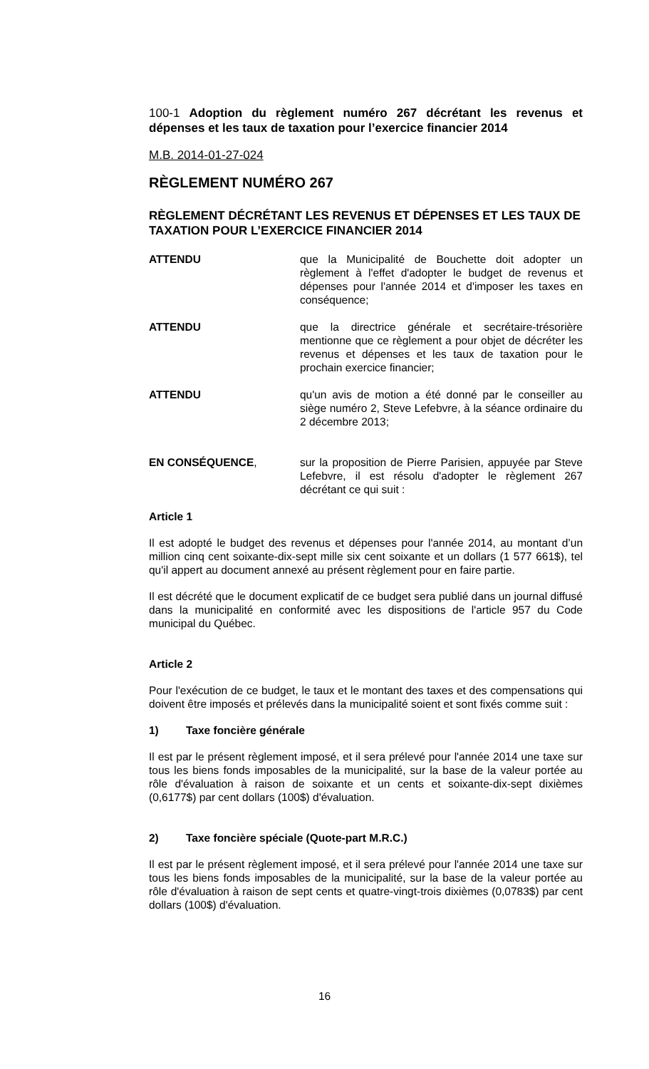100-1 Adoption du règlement numéro 267 décrétant les revenus et dépenses et les taux de taxation pour l’exercice financier 2014
M.B. 2014-01-27-024
RÈGLEMENT NUMÉRO 267
RÈGLEMENT DÉCRÉTANT LES REVENUS ET DÉPENSES ET LES TAUX DE TAXATION POUR L’EXERCICE FINANCIER 2014
ATTENDU que la Municipalité de Bouchette doit adopter un règlement à l'effet d'adopter le budget de revenus et dépenses pour l'année 2014 et d'imposer les taxes en conséquence;
ATTENDU que la directrice générale et secrétaire-trésorière mentionne que ce règlement a pour objet de décréter les revenus et dépenses et les taux de taxation pour le prochain exercice financier;
ATTENDU qu'un avis de motion a été donné par le conseiller au siège numéro 2, Steve Lefebvre, à la séance ordinaire du 2 décembre 2013;
EN CONSÉQUENCE, sur la proposition de Pierre Parisien, appuyée par Steve Lefebvre, il est résolu d'adopter le règlement 267 décrétant ce qui suit :
Article 1
Il est adopté le budget des revenus et dépenses pour l'année 2014, au montant d’un million cinq cent soixante-dix-sept mille six cent soixante et un dollars (1 577 661$), tel qu'il appert au document annexé au présent règlement pour en faire partie.
Il est décrété que le document explicatif de ce budget sera publié dans un journal diffusé dans la municipalité en conformité avec les dispositions de l'article 957 du Code municipal du Québec.
Article 2
Pour l'exécution de ce budget, le taux et le montant des taxes et des compensations qui doivent être imposés et prélevés dans la municipalité soient et sont fixés comme suit :
1) Taxe foncière générale
Il est par le présent règlement imposé, et il sera prélevé pour l'année 2014 une taxe sur tous les biens fonds imposables de la municipalité, sur la base de la valeur portée au rôle d'évaluation à raison de soixante et un cents et soixante-dix-sept dixièmes (0,6177$) par cent dollars (100$) d'évaluation.
2) Taxe foncière spéciale (Quote-part M.R.C.)
Il est par le présent règlement imposé, et il sera prélevé pour l'année 2014 une taxe sur tous les biens fonds imposables de la municipalité, sur la base de la valeur portée au rôle d'évaluation à raison de sept cents et quatre-vingt-trois dixièmes (0,0783$) par cent dollars (100$) d'évaluation.
16